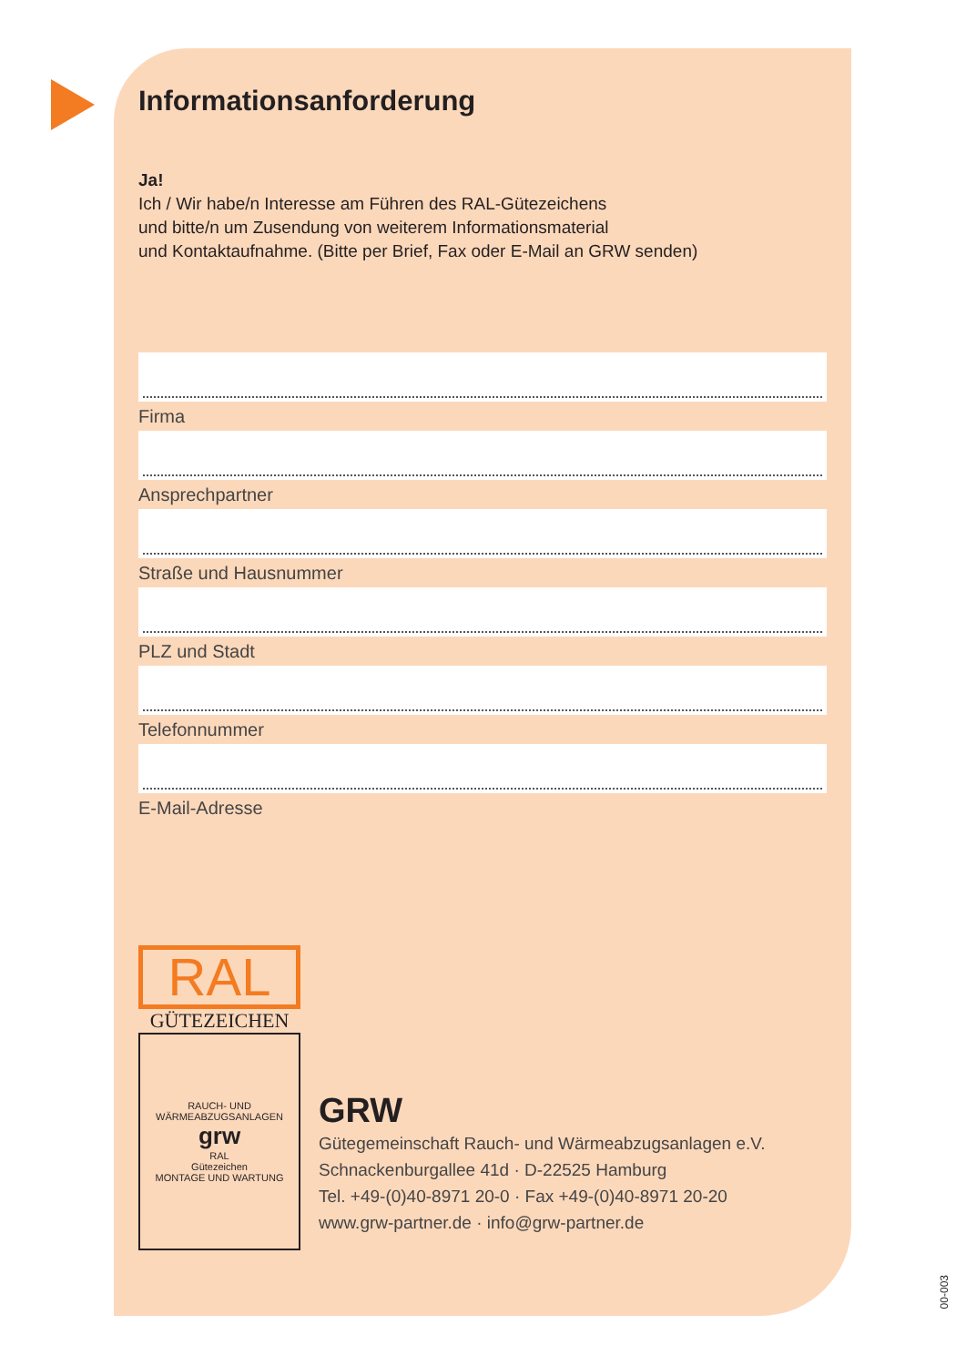Informationsanforderung
Ja!
Ich / Wir habe/n Interesse am Führen des RAL-Gütezeichens
und bitte/n um Zusendung von weiterem Informationsmaterial
und Kontaktaufnahme. (Bitte per Brief, Fax oder E-Mail an GRW senden)
Firma
Ansprechpartner
Straße und Hausnummer
PLZ und Stadt
Telefonnummer
E-Mail-Adresse
RAL
GÜTEZEICHEN
RAUCH- UND WÄRMEABZUGSANLAGEN
grw
RAL
Gütezeichen
MONTAGE UND WARTUNG
GRW
Gütegemeinschaft Rauch- und Wärmeabzugsanlagen e.V.
Schnackenburgallee 41d · D-22525 Hamburg
Tel. +49-(0)40-8971 20-0 · Fax +49-(0)40-8971 20-20
www.grw-partner.de · info@grw-partner.de
00-003